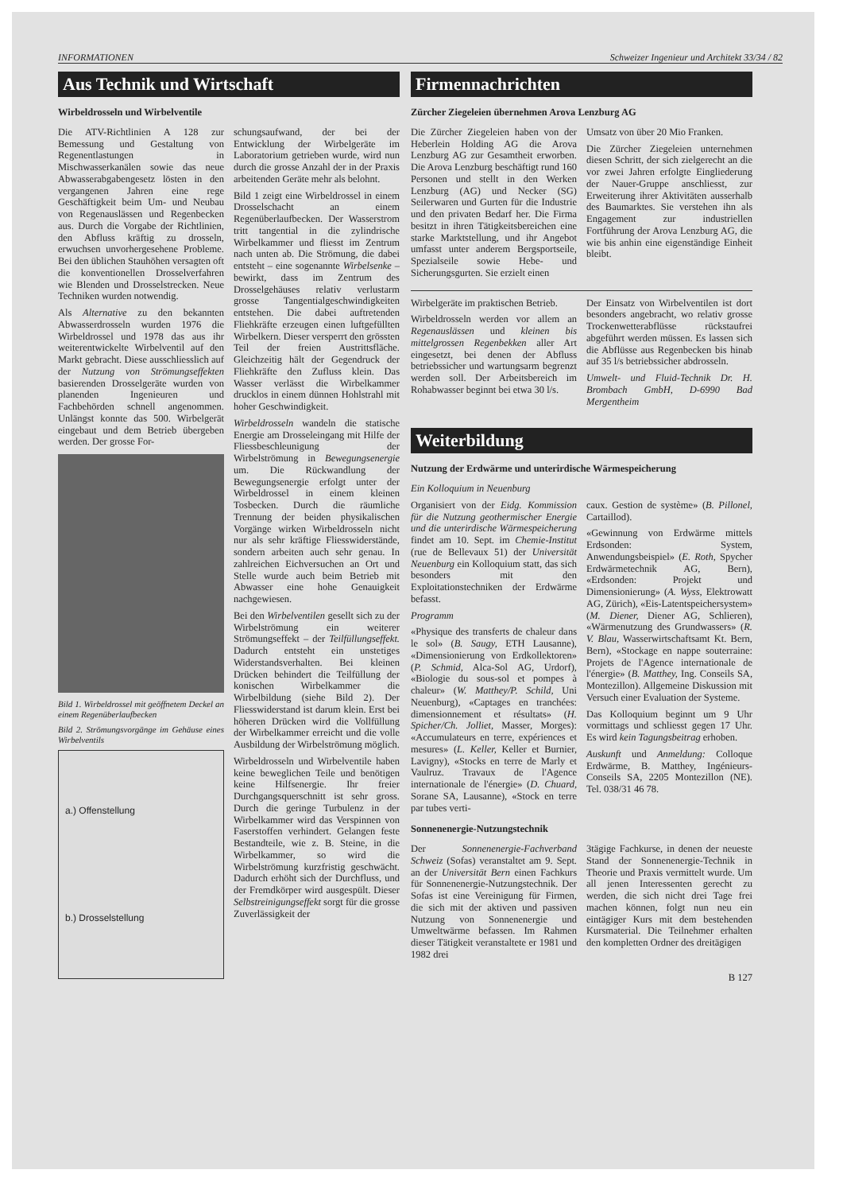INFORMATIONEN Schweizer Ingenieur und Architekt 33/34 / 82
Aus Technik und Wirtschaft
Wirbeldrosseln und Wirbelventile
Die ATV-Richtlinien A 128 zur Bemessung und Gestaltung von Regenentlastungen in Mischwasserkanälen sowie das neue Abwasserabgabengesetz lösten in den vergangenen Jahren eine rege Geschäftigkeit beim Um- und Neubau von Regenausläs­sen und Regenbecken aus. Durch die Vorgabe der Richtlinien, den Abfluss kräftig zu drosseln, erwuchsen unvorhergesehene Probleme. Bei den üblichen Stauhöhen versagten oft die konventionellen Drosselverfahren wie Blenden und Drosselstrecken. Neue Techniken wurden notwendig.
Als Alternative zu den bekannten Abwasserdrosseln wurden 1976 die Wirbeldrossel und 1978 das aus ihr weiterentwickelte Wirbelventil auf den Markt gebracht. Diese ausschliesslich auf der Nutzung von Strömungseffekten basierenden Drosselgeräte wurden von planenden Ingenieuren und Fachbehörden schnell angenommen. Unlängst konnte das 500. Wirbelgerät eingebaut und dem Betrieb übergeben werden. Der grosse For-
Bild 1. Wirbeldrossel mit geöffnetem Deckel an einem Regenüberlaufbecken
Bild 2. Strömungsvorgänge im Gehäuse eines Wirbelventils
a.) Offenstellung
b.) Drosselstellung
schungsaufwand, der bei der Entwicklung der Wirbelgeräte im Laboratorium getrieben wurde, wird nun durch die grosse Anzahl der in der Praxis arbeitenden Geräte mehr als belohnt.
Bild 1 zeigt eine Wirbeldrossel in einem Drosselschacht an einem Regenüberlaufbecken. Der Wasserstrom tritt tangential in die zylindrische Wirbelkammer und fliesst im Zentrum nach unten ab. Die Strömung, die dabei entsteht – eine sogenannte Wirbelsenke – bewirkt, dass im Zentrum des Drosselgehäuses relativ verlustarm grosse Tangentialgeschwindigkeiten entstehen. Die dabei auftretenden Fliehkräfte erzeugen einen luftgefüllten Wirbelkern. Dieser versperrt den grössten Teil der freien Austrittsfläche. Gleichzeitig hält der Gegendruck der Fliehkräfte den Zufluss klein. Das Wasser verlässt die Wirbelkammer drucklos in einem dünnen Hohlstrahl mit hoher Geschwindigkeit.
Wirbeldrosseln wandeln die statische Energie am Drosseleingang mit Hilfe der Fliessbeschleunigung der Wirbelströmung in Bewegungsenergie um. Die Rückwandlung der Bewegungsenergie erfolgt unter der Wirbeldrossel in einem kleinen Tosbecken. Durch die räumliche Trennung der beiden physikalischen Vorgänge wirken Wirbeldrosseln nicht nur als sehr kräftige Fliesswiderstände, sondern arbeiten auch sehr genau. In zahlreichen Eichversuchen an Ort und Stelle wurde auch beim Betrieb mit Abwasser eine hohe Genauigkeit nachgewiesen.
Bei den Wirbelventilen gesellt sich zu der Wirbelströmung ein weiterer Strömungseffekt – der Teilfüllungseffekt. Dadurch entsteht ein unstetiges Widerstandsverhalten. Bei kleinen Drücken behindert die Teilfüllung der konischen Wirbelkammer die Wirbelbildung (siehe Bild 2). Der Fliesswiderstand ist darum klein. Erst bei höheren Drücken wird die Vollfüllung der Wirbelkammer erreicht und die volle Ausbildung der Wirbelströmung möglich.
Wirbeldrosseln und Wirbelventile haben keine beweglichen Teile und benötigen keine Hilfsenergie. Ihr freier Durchgangsquerschnitt ist sehr gross. Durch die geringe Turbulenz in der Wirbelkammer wird das Verspinnen von Faserstoffen verhindert. Gelangen feste Bestandteile, wie z. B. Steine, in die Wirbelkammer, so wird die Wirbelströmung kurzfristig geschwächt. Dadurch erhöht sich der Durchfluss, und der Fremdkörper wird ausgespült. Dieser Selbstreinigungseffekt sorgt für die grosse Zuverlässigkeit der
Firmennachrichten
Zürcher Ziegeleien übernehmen Arova Lenzburg AG
Die Zürcher Ziegeleien haben von der Heberlein Holding AG die Arova Lenzburg AG zur Gesamtheit erworben. Die Arova Lenzburg beschäftigt rund 160 Personen und stellt in den Werken Lenzburg (AG) und Necker (SG) Seilerwaren und Gurten für die Industrie und den privaten Bedarf her. Die Firma besitzt in ihren Tätigkeitsbereichen eine starke Marktstellung, und ihr Angebot umfasst unter anderem Bergsportseile, Spezialseile sowie Hebe- und Sicherungsgurten. Sie erzielt einen
Umsatz von über 20 Mio Franken.
Die Zürcher Ziegeleien unternehmen diesen Schritt, der sich zielgerecht an die vor zwei Jahren erfolgte Eingliederung der Nauer-Gruppe anschliesst, zur Erweiterung ihrer Aktivitäten ausserhalb des Baumarktes. Sie verstehen ihn als Engagement zur industriellen Fortführung der Arova Lenzburg AG, die wie bis anhin eine eigenständige Einheit bleibt.
Wirbelgeräte im praktischen Betrieb.
Wirbeldrosseln werden vor allem an Regenauslässen und kleinen bis mittelgrossen Regenbekken aller Art eingesetzt, bei denen der Abfluss betriebssicher und wartungsarm begrenzt werden soll. Der Arbeitsbereich im Rohabwasser beginnt bei etwa 30 l/s.
Der Einsatz von Wirbelventilen ist dort besonders angebracht, wo relativ grosse Trockenwetterabflüsse rückstaufrei abgeführt werden müssen. Es lassen sich die Abflüsse aus Regenbecken bis hinab auf 35 l/s betriebssicher abdrosseln.
Umwelt- und Fluid-Technik Dr. H. Brombach GmbH, D-6990 Bad Mergentheim
Weiterbildung
Nutzung der Erdwärme und unterirdische Wärmespeicherung
Ein Kolloquium in Neuenburg
Organisiert von der Eidg. Kommission für die Nutzung geothermischer Energie und die unterirdische Wärmespeicherung findet am 10. Sept. im Chemie-Institut (rue de Bellevaux 51) der Universität Neuenburg ein Kolloquium statt, das sich besonders mit den Exploitationstechniken der Erdwärme befasst.
Programm
«Physique des transferts de chaleur dans le sol» (B. Saugy, ETH Lausanne), «Dimensionierung von Erdkollektoren» (P. Schmid, Alca-Sol AG, Urdorf), «Biologie du sous-sol et pompes à chaleur» (W. Matthey/P. Schild, Uni Neuenburg), «Captages en tranchées: dimensionnement et résultats» (H. Spicher/Ch. Jolliet, Masser, Morges): «Accumulateurs en terre, expériences et mesures» (L. Keller, Keller et Burnier, Lavigny), «Stocks en terre de Marly et Vaulruz. Travaux de l'Agence internationale de l'énergie» (D. Chuard, Sorane SA, Lausanne), «Stock en terre par tubes verti-
caux. Gestion de système» (B. Pillonel, Cartaillod).
«Gewinnung von Erdwärme mittels Erdsonden: System, Anwendungsbeispiel» (E. Roth, Spycher Erdwärmetechnik AG, Bern), «Erdsonden: Projekt und Dimensionierung» (A. Wyss, Elektrowatt AG, Zürich), «Eis-Latentspeichersystem» (M. Diener, Diener AG, Schlieren), «Wärmenutzung des Grundwassers» (R. V. Blau, Wasserwirtschaftsamt Kt. Bern, Bern), «Stockage en nappe souterraine: Projets de l'Agence internationale de l'énergie» (B. Matthey, Ing. Conseils SA, Montezillon). Allgemeine Diskussion mit Versuch einer Evaluation der Systeme.
Das Kolloquium beginnt um 9 Uhr vormittags und schliesst gegen 17 Uhr. Es wird kein Tagungsbeitrag erhoben.
Auskunft und Anmeldung: Colloque Erdwärme, B. Matthey, Ingénieurs-Conseils SA, 2205 Montezillon (NE). Tel. 038/31 46 78.
Sonnenenergie-Nutzungstechnik
Der Sonnenenergie-Fachverband Schweiz (Sofas) veranstaltet am 9. Sept. an der Universität Bern einen Fachkurs für Sonnenenergie-Nutzungstechnik. Der Sofas ist eine Vereinigung für Firmen, die sich mit der aktiven und passiven Nutzung von Sonnenenergie und Umweltwärme befassen. Im Rahmen dieser Tätigkeit veranstaltete er 1981 und 1982 drei
3tägige Fachkurse, in denen der neueste Stand der Sonnenenergie-Technik in Theorie und Praxis vermittelt wurde. Um all jenen Interessenten gerecht zu werden, die sich nicht drei Tage frei machen können, folgt nun neu ein eintägiger Kurs mit dem bestehenden Kursmaterial. Die Teilnehmer erhalten den kompletten Ordner des dreitägigen
B 127